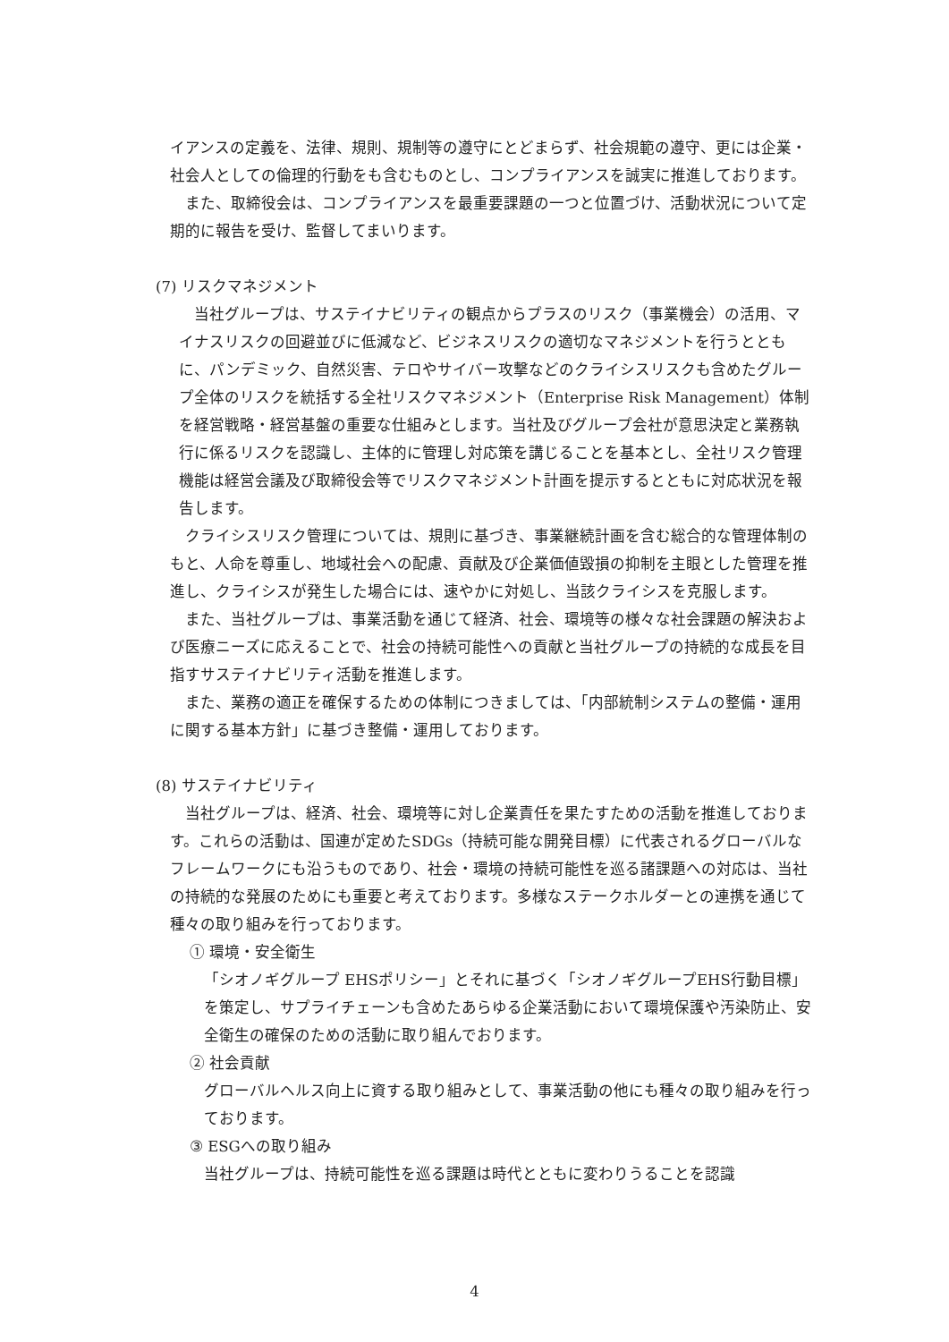イアンスの定義を、法律、規則、規制等の遵守にとどまらず、社会規範の遵守、更には企業・社会人としての倫理的行動をも含むものとし、コンプライアンスを誠実に推進しております。
　また、取締役会は、コンプライアンスを最重要課題の一つと位置づけ、活動状況について定期的に報告を受け、監督してまいります。
(7) リスクマネジメント
　当社グループは、サステイナビリティの観点からプラスのリスク（事業機会）の活用、マイナスリスクの回避並びに低減など、ビジネスリスクの適切なマネジメントを行うとともに、パンデミック、自然災害、テロやサイバー攻撃などのクライシスリスクも含めたグループ全体のリスクを統括する全社リスクマネジメント（Enterprise Risk Management）体制を経営戦略・経営基盤の重要な仕組みとします。当社及びグループ会社が意思決定と業務執行に係るリスクを認識し、主体的に管理し対応策を講じることを基本とし、全社リスク管理機能は経営会議及び取締役会等でリスクマネジメント計画を提示するとともに対応状況を報告します。
　クライシスリスク管理については、規則に基づき、事業継続計画を含む総合的な管理体制のもと、人命を尊重し、地域社会への配慮、貢献及び企業価値毀損の抑制を主眼とした管理を推進し、クライシスが発生した場合には、速やかに対処し、当該クライシスを克服します。
　また、当社グループは、事業活動を通じて経済、社会、環境等の様々な社会課題の解決および医療ニーズに応えることで、社会の持続可能性への貢献と当社グループの持続的な成長を目指すサステイナビリティ活動を推進します。
　また、業務の適正を確保するための体制につきましては、「内部統制システムの整備・運用に関する基本方針」に基づき整備・運用しております。
(8) サステイナビリティ
　当社グループは、経済、社会、環境等に対し企業責任を果たすための活動を推進しております。これらの活動は、国連が定めたSDGs（持続可能な開発目標）に代表されるグローバルなフレームワークにも沿うものであり、社会・環境の持続可能性を巡る諸課題への対応は、当社の持続的な発展のためにも重要と考えております。多様なステークホルダーとの連携を通じて種々の取り組みを行っております。
① 環境・安全衛生
「シオノギグループ EHSポリシー」とそれに基づく「シオノギグループEHS行動目標」を策定し、サプライチェーンも含めたあらゆる企業活動において環境保護や汚染防止、安全衛生の確保のための活動に取り組んでおります。
② 社会貢献
グローバルヘルス向上に資する取り組みとして、事業活動の他にも種々の取り組みを行っております。
③ ESGへの取り組み
当社グループは、持続可能性を巡る課題は時代とともに変わりうることを認識
4